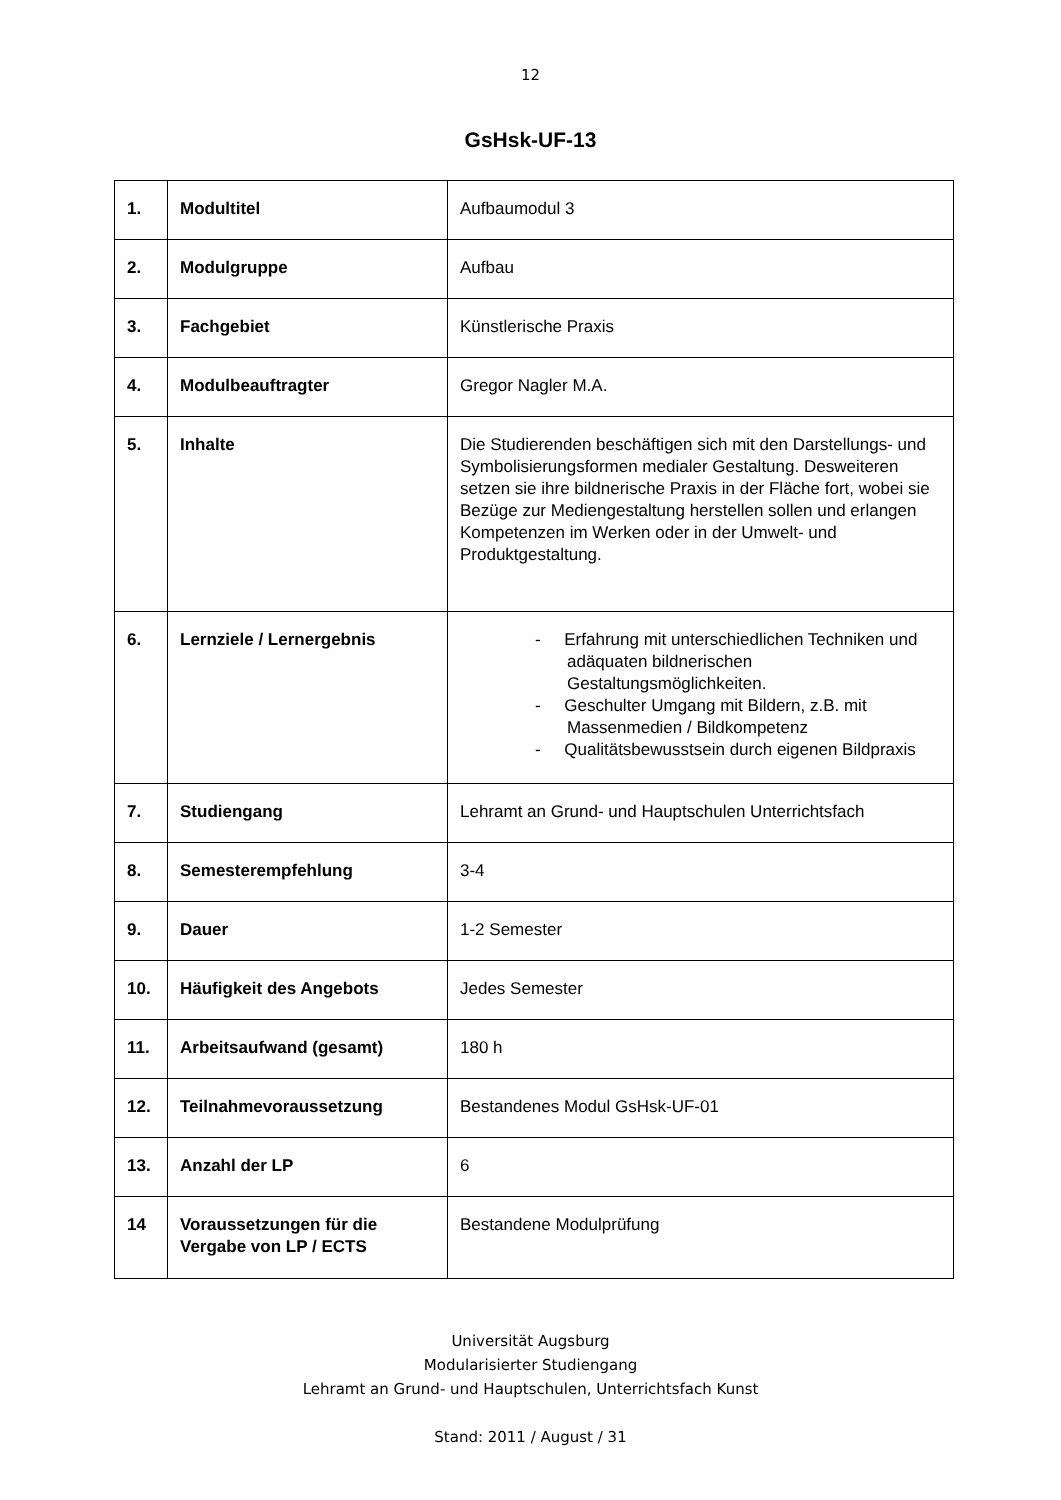12
GsHsk-UF-13
| 1. | Modultitel | Aufbaumodul 3 |
| 2. | Modulgruppe | Aufbau |
| 3. | Fachgebiet | Künstlerische Praxis |
| 4. | Modulbeauftragter | Gregor Nagler M.A. |
| 5. | Inhalte | Die Studierenden beschäftigen sich mit den Darstellungs- und Symbolisierungsformen medialer Gestaltung. Desweiteren setzen sie ihre bildnerische Praxis in der Fläche fort, wobei sie Bezüge zur Mediengestaltung herstellen sollen und erlangen Kompetenzen im Werken oder in der Umwelt- und Produktgestaltung. |
| 6. | Lernziele / Lernergebnis | - Erfahrung mit unterschiedlichen Techniken und adäquaten bildnerischen Gestaltungsmöglichkeiten. - Geschulter Umgang mit Bildern, z.B. mit Massenmedien / Bildkompetenz - Qualitätsbewusstsein durch eigenen Bildpraxis |
| 7. | Studiengang | Lehramt an Grund- und Hauptschulen Unterrichtsfach |
| 8. | Semesterempfehlung | 3-4 |
| 9. | Dauer | 1-2 Semester |
| 10. | Häufigkeit des Angebots | Jedes Semester |
| 11. | Arbeitsaufwand (gesamt) | 180 h |
| 12. | Teilnahmevoraussetzung | Bestandenes Modul GsHsk-UF-01 |
| 13. | Anzahl der LP | 6 |
| 14 | Voraussetzungen für die Vergabe von LP / ECTS | Bestandene Modulprüfung |
Universität Augsburg
Modularisierter Studiengang
Lehramt an Grund- und Hauptschulen, Unterrichtsfach Kunst
Stand: 2011 / August / 31